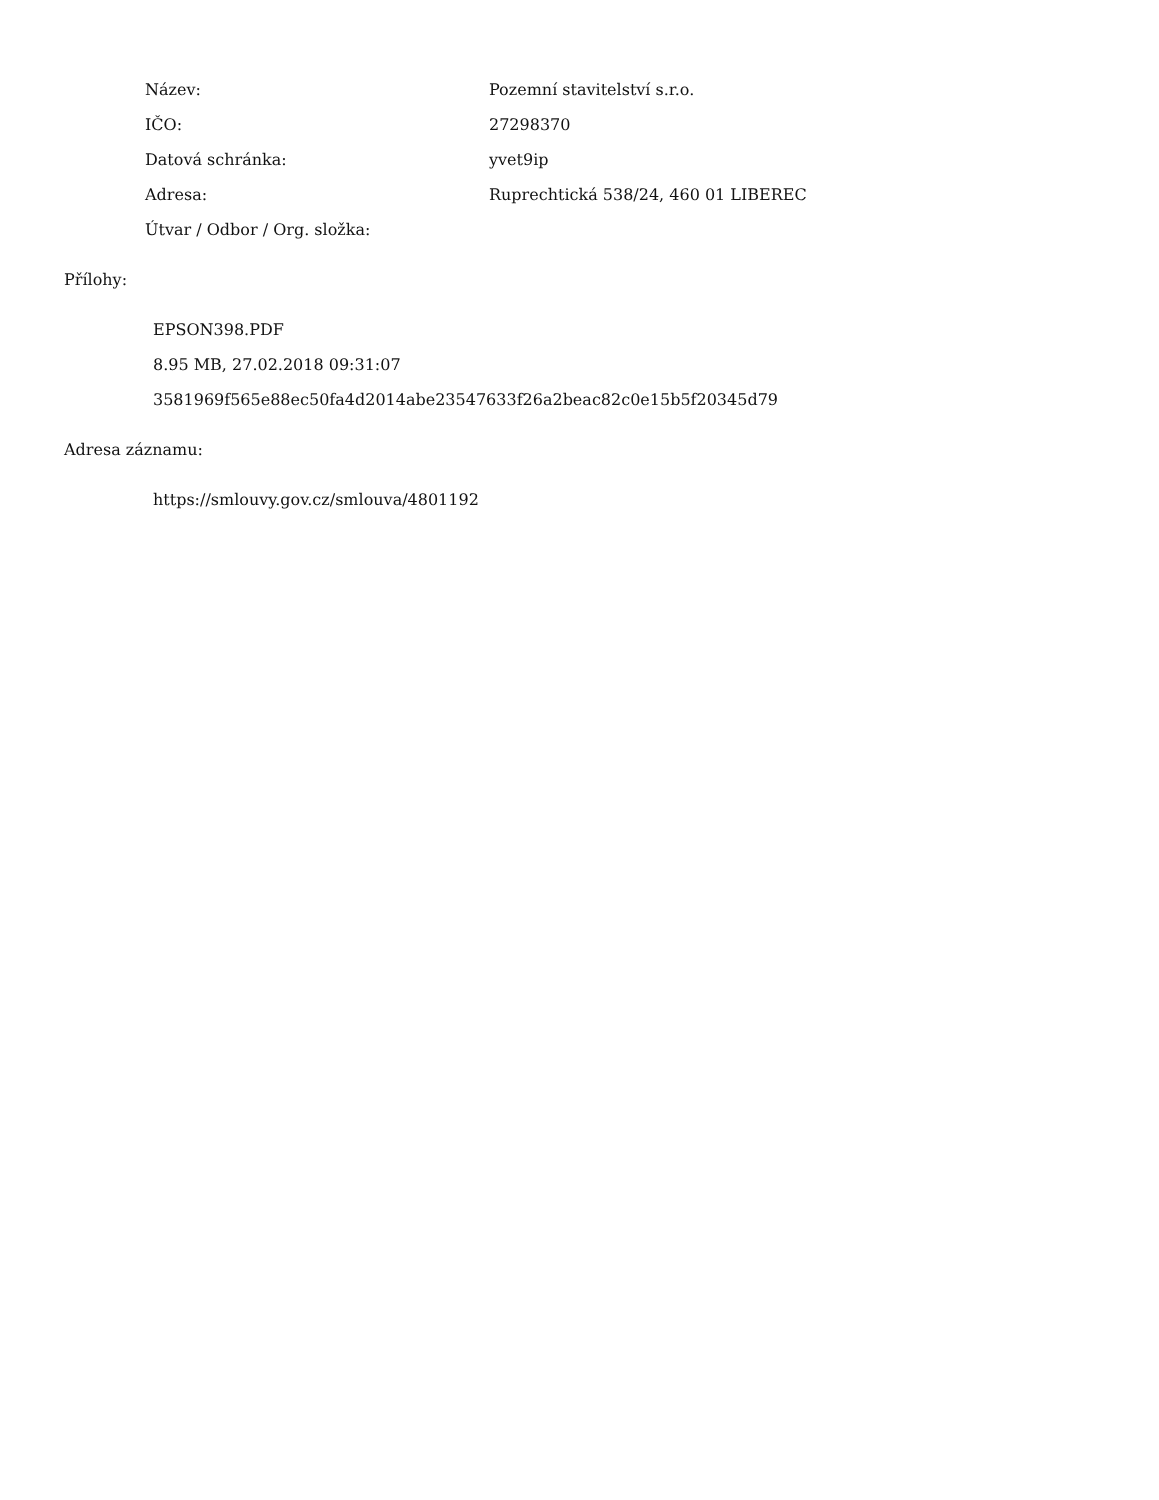| Název: | Pozemní stavitelství s.r.o. |
| IČO: | 27298370 |
| Datová schránka: | yvet9ip |
| Adresa: | Ruprechtická 538/24, 460 01 LIBEREC |
| Útvar / Odbor / Org. složka: | |
Přílohy:
EPSON398.PDF
8.95 MB, 27.02.2018 09:31:07
3581969f565e88ec50fa4d2014abe23547633f26a2beac82c0e15b5f20345d79
Adresa záznamu:
https://smlouvy.gov.cz/smlouva/4801192